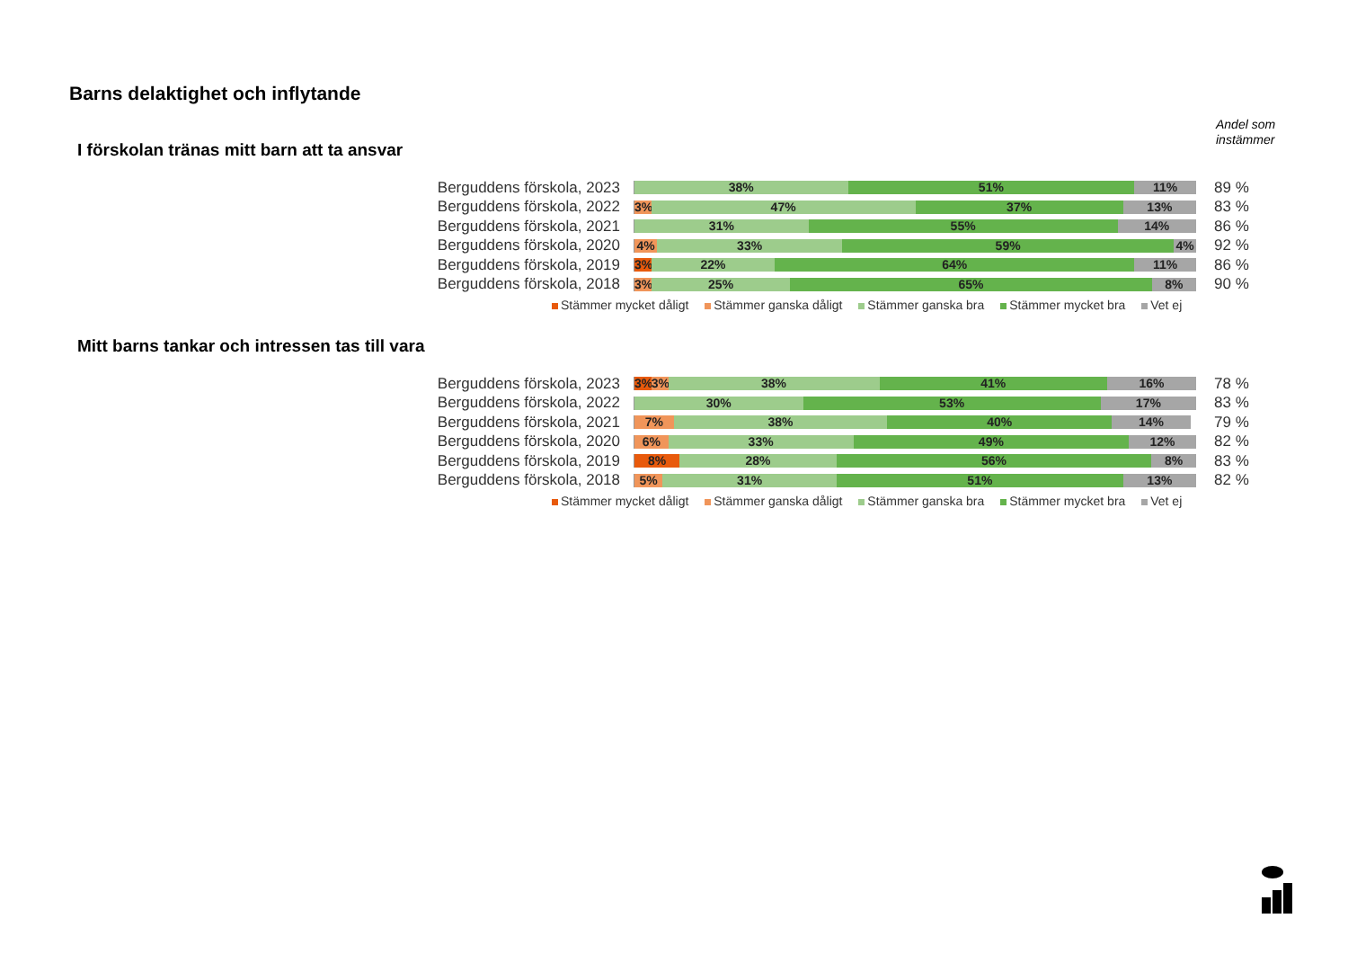Barns delaktighet och inflytande
Andel som
instämmer
I förskolan tränas mitt barn att ta ansvar
Berguddens förskola, 2023
38% 51% 11%
89 %
Berguddens förskola, 2022
3% 47% 37% 13%
83 %
Berguddens förskola, 2021
31% 55% 14%
86 %
Berguddens förskola, 2020
4% 33% 59% 4%
92 %
Berguddens förskola, 2019
3% 22% 64% 11%
86 %
Berguddens förskola, 2018
3% 25% 65% 8%
90 %
Stämmer mycket dåligt Stämmer ganska dåligt Stämmer ganska bra Stämmer mycket bra Vet ej
Mitt barns tankar och intressen tas till vara
Berguddens förskola, 2023
3% 3% 38% 41% 16%
78 %
Berguddens förskola, 2022
30% 53% 17%
83 %
Berguddens förskola, 2021
7% 38% 40% 14%
79 %
Berguddens förskola, 2020
6% 33% 49% 12%
82 %
Berguddens förskola, 2019
8% 28% 56% 8%
83 %
Berguddens förskola, 2018
5% 31% 51% 13%
82 %
Stämmer mycket dåligt Stämmer ganska dåligt Stämmer ganska bra Stämmer mycket bra Vet ej